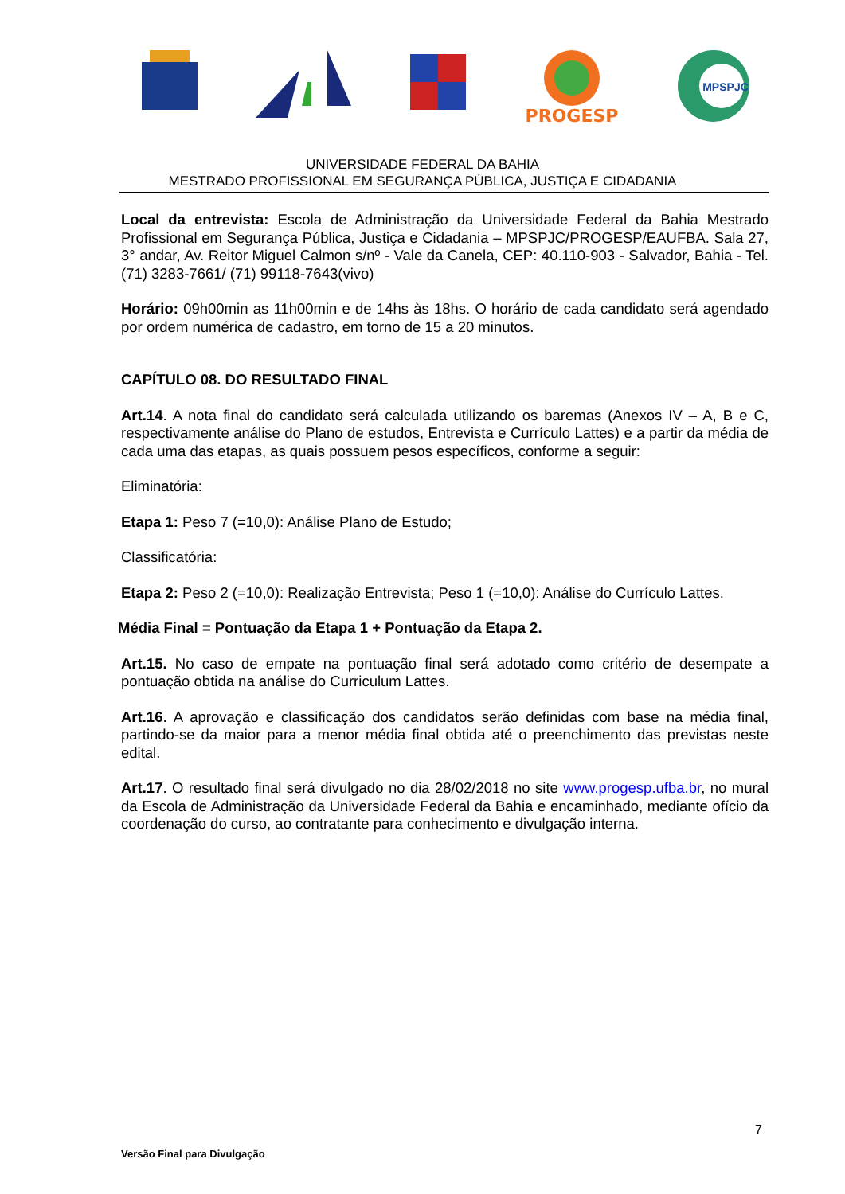PROGESP
MPSPJC
UNIVERSIDADE FEDERAL DA BAHIA
MESTRADO PROFISSIONAL EM SEGURANÇA PÚBLICA, JUSTIÇA E CIDADANIA
Local da entrevista: Escola de Administração da Universidade Federal da Bahia Mestrado Profissional em Segurança Pública, Justiça e Cidadania – MPSPJC/PROGESP/EAUFBA. Sala 27, 3° andar, Av. Reitor Miguel Calmon s/nº - Vale da Canela, CEP: 40.110-903 - Salvador, Bahia - Tel. (71) 3283-7661/ (71) 99118-7643(vivo)
Horário: 09h00min as 11h00min e de 14hs às 18hs. O horário de cada candidato será agendado por ordem numérica de cadastro, em torno de 15 a 20 minutos.
CAPÍTULO 08. DO RESULTADO FINAL
Art.14. A nota final do candidato será calculada utilizando os baremas (Anexos IV – A, B e C, respectivamente análise do Plano de estudos, Entrevista e Currículo Lattes) e a partir da média de cada uma das etapas, as quais possuem pesos específicos, conforme a seguir:
Eliminatória:
Etapa 1: Peso 7 (=10,0): Análise Plano de Estudo;
Classificatória:
Etapa 2: Peso 2 (=10,0): Realização Entrevista; Peso 1 (=10,0): Análise do Currículo Lattes.
Média Final = Pontuação da Etapa 1 + Pontuação da Etapa 2.
Art.15. No caso de empate na pontuação final será adotado como critério de desempate a pontuação obtida na análise do Curriculum Lattes.
Art.16. A aprovação e classificação dos candidatos serão definidas com base na média final, partindo-se da maior para a menor média final obtida até o preenchimento das previstas neste edital.
Art.17. O resultado final será divulgado no dia 28/02/2018 no site www.progesp.ufba.br, no mural da Escola de Administração da Universidade Federal da Bahia e encaminhado, mediante ofício da coordenação do curso, ao contratante para conhecimento e divulgação interna.
7
Versão Final para Divulgação